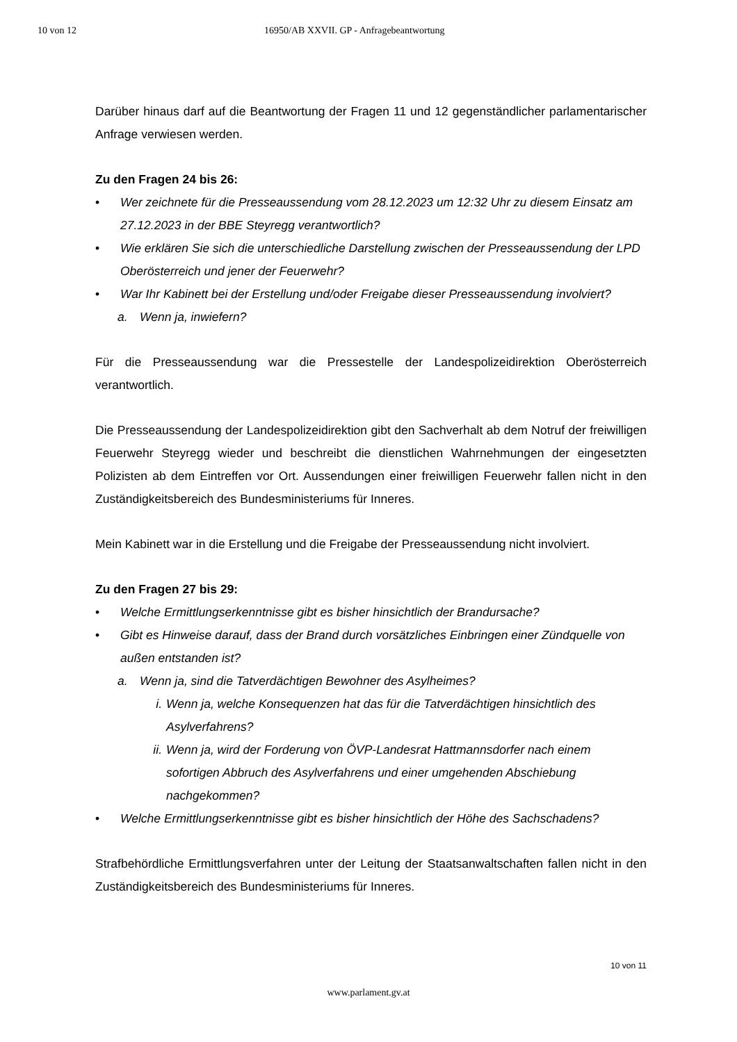10 von 12 16950/AB XXVII. GP - Anfragebeantwortung
Darüber hinaus darf auf die Beantwortung der Fragen 11 und 12 gegenständlicher parlamentarischer Anfrage verwiesen werden.
Zu den Fragen 24 bis 26:
• Wer zeichnete für die Presseaussendung vom 28.12.2023 um 12:32 Uhr zu diesem Einsatz am 27.12.2023 in der BBE Steyregg verantwortlich?
• Wie erklären Sie sich die unterschiedliche Darstellung zwischen der Presseaussendung der LPD Oberösterreich und jener der Feuerwehr?
• War Ihr Kabinett bei der Erstellung und/oder Freigabe dieser Presseaussendung involviert?
a. Wenn ja, inwiefern?
Für die Presseaussendung war die Pressestelle der Landespolizeidirektion Oberösterreich verantwortlich.
Die Presseaussendung der Landespolizeidirektion gibt den Sachverhalt ab dem Notruf der freiwilligen Feuerwehr Steyregg wieder und beschreibt die dienstlichen Wahrnehmungen der eingesetzten Polizisten ab dem Eintreffen vor Ort. Aussendungen einer freiwilligen Feuerwehr fallen nicht in den Zuständigkeitsbereich des Bundesministeriums für Inneres.
Mein Kabinett war in die Erstellung und die Freigabe der Presseaussendung nicht involviert.
Zu den Fragen 27 bis 29:
• Welche Ermittlungserkenntnisse gibt es bisher hinsichtlich der Brandursache?
• Gibt es Hinweise darauf, dass der Brand durch vorsätzliches Einbringen einer Zündquelle von außen entstanden ist?
a. Wenn ja, sind die Tatverdächtigen Bewohner des Asylheimes?
i. Wenn ja, welche Konsequenzen hat das für die Tatverdächtigen hinsichtlich des Asylverfahrens?
ii. Wenn ja, wird der Forderung von ÖVP-Landesrat Hattmannsdorfer nach einem sofortigen Abbruch des Asylverfahrens und einer umgehenden Abschiebung nachgekommen?
• Welche Ermittlungserkenntnisse gibt es bisher hinsichtlich der Höhe des Sachschadens?
Strafbehördliche Ermittlungsverfahren unter der Leitung der Staatsanwaltschaften fallen nicht in den Zuständigkeitsbereich des Bundesministeriums für Inneres.
10 von 11
www.parlament.gv.at